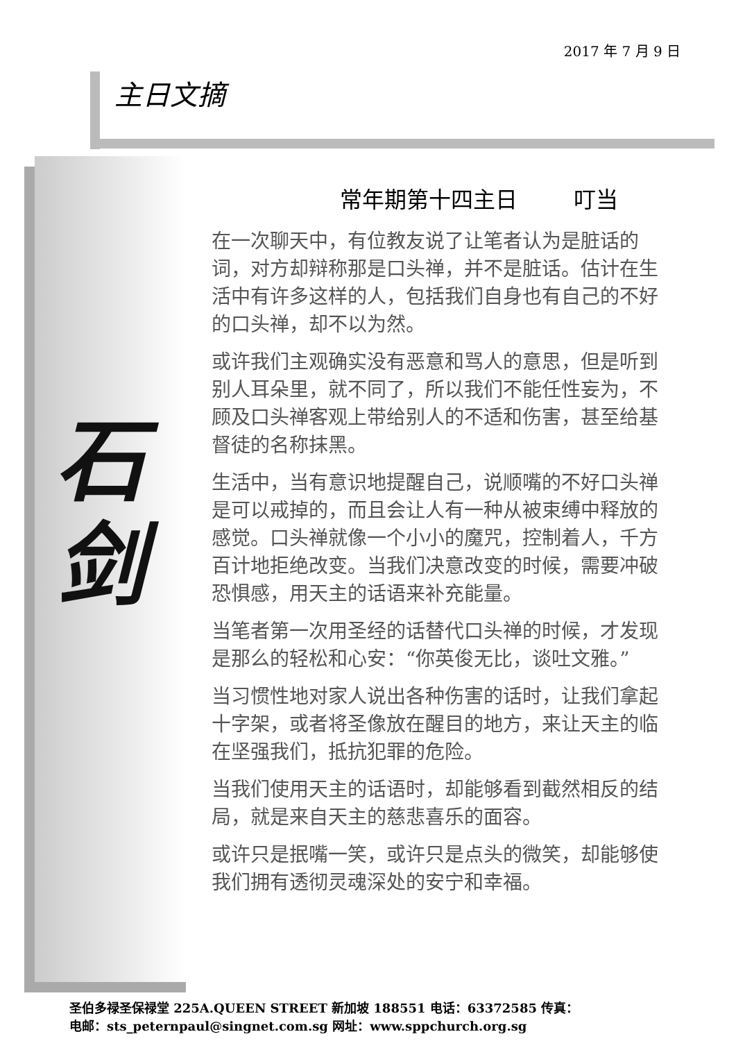2017 年 7 月 9 日
主日文摘
石
剑
常年期第十四主日 叮当
在一次聊天中，有位教友说了让笔者认为是脏话的词，对方却辩称那是口头禅，并不是脏话。估计在生活中有许多这样的人，包括我们自身也有自己的不好的口头禅，却不以为然。
或许我们主观确实没有恶意和骂人的意思，但是听到别人耳朵里，就不同了，所以我们不能任性妄为，不顾及口头禅客观上带给别人的不适和伤害，甚至给基督徒的名称抹黑。
生活中，当有意识地提醒自己，说顺嘴的不好口头禅是可以戒掉的，而且会让人有一种从被束缚中释放的感觉。口头禅就像一个小小的魔咒，控制着人，千方百计地拒绝改变。当我们决意改变的时候，需要冲破恐惧感，用天主的话语来补充能量。
当笔者第一次用圣经的话替代口头禅的时候，才发现是那么的轻松和心安：“你英俊无比，谈吐文雅。”
当习惯性地对家人说出各种伤害的话时，让我们拿起十字架，或者将圣像放在醒目的地方，来让天主的临在坚强我们，抵抗犯罪的危险。
当我们使用天主的话语时，却能够看到截然相反的结局，就是来自天主的慈悲喜乐的面容。
或许只是抿嘴一笑，或许只是点头的微笑，却能够使我们拥有透彻灵魂深处的安宁和幸福。
圣伯多禄圣保禄堂 225A.QUEEN STREET 新加坡 188551 电话：63372585 传真：
电邮：sts_peternpaul@singnet.com.sg 网址：www.sppchurch.org.sg